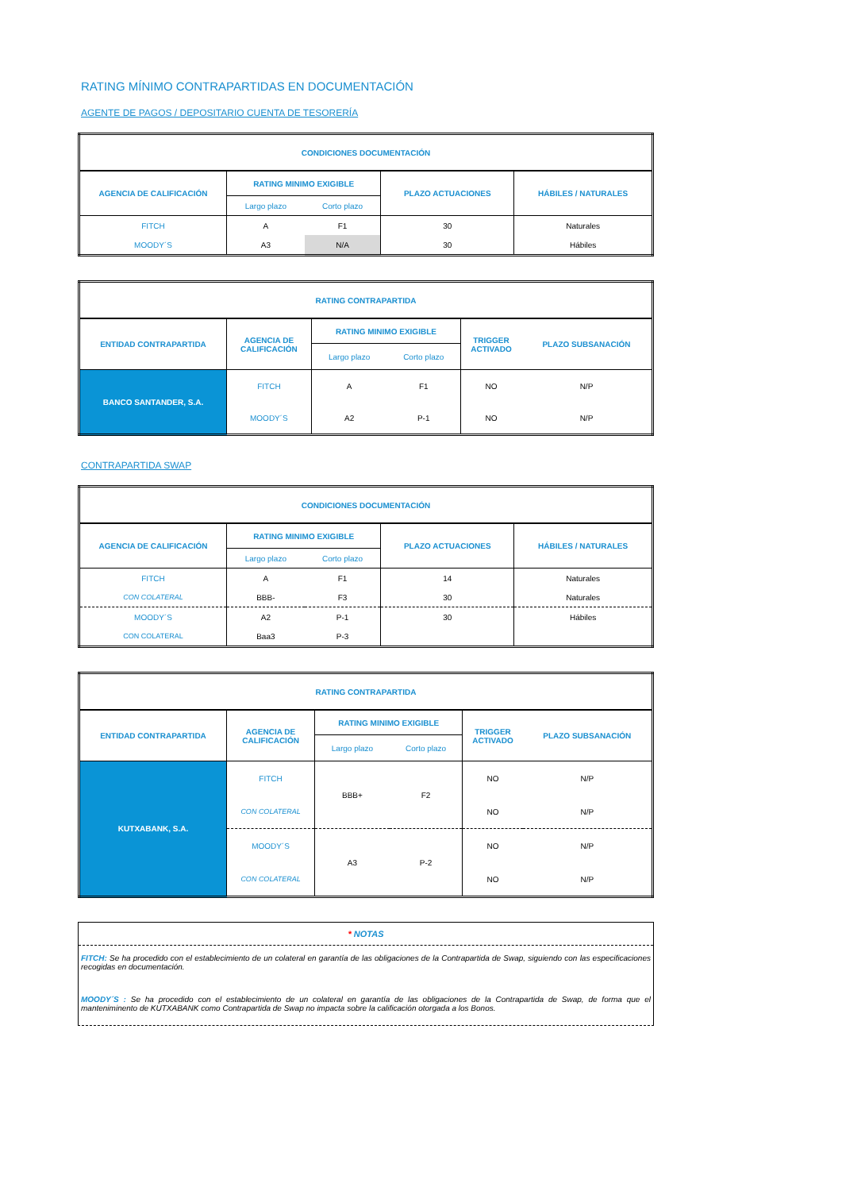RATING MÍNIMO CONTRAPARTIDAS EN DOCUMENTACIÓN
AGENTE DE PAGOS / DEPOSITARIO CUENTA DE TESORERÍA
| CONDICIONES DOCUMENTACIÓN | | | | |
| --- | --- | --- | --- | --- |
| AGENCIA DE CALIFICACIÓN | RATING MINIMO EXIGIBLE | | PLAZO ACTUACIONES | HÁBILES / NATURALES |
| | Largo plazo | Corto plazo | | |
| FITCH | A | F1 | 30 | Naturales |
| MOODY´S | A3 | N/A | 30 | Hábiles |
| RATING CONTRAPARTIDA | | | | | |
| --- | --- | --- | --- | --- | --- |
| ENTIDAD CONTRAPARTIDA | AGENCIA DE CALIFICACIÓN | RATING MINIMO EXIGIBLE | | TRIGGER ACTIVADO | PLAZO SUBSANACIÓN |
| | | Largo plazo | Corto plazo | | |
| BANCO SANTANDER, S.A. | FITCH | A | F1 | NO | N/P |
| | MOODY´S | A2 | P-1 | NO | N/P |
CONTRAPARTIDA SWAP
| CONDICIONES DOCUMENTACIÓN | | | | |
| --- | --- | --- | --- | --- |
| AGENCIA DE CALIFICACIÓN | RATING MINIMO EXIGIBLE | | PLAZO ACTUACIONES | HÁBILES / NATURALES |
| | Largo plazo | Corto plazo | | |
| FITCH | A | F1 | 14 | Naturales |
| CON COLATERAL | BBB- | F3 | 30 | Naturales |
| MOODY´S | A2 | P-1 | 30 | Hábiles |
| CON COLATERAL | Baa3 | P-3 | | |
| RATING CONTRAPARTIDA | | | | | |
| --- | --- | --- | --- | --- | --- |
| ENTIDAD CONTRAPARTIDA | AGENCIA DE CALIFICACIÓN | RATING MINIMO EXIGIBLE | | TRIGGER ACTIVADO | PLAZO SUBSANACIÓN |
| | | Largo plazo | Corto plazo | | |
| KUTXABANK, S.A. | FITCH | BBB+ | F2 | NO | N/P |
| | CON COLATERAL | | | NO | N/P |
| | MOODY´S | A3 | P-2 | NO | N/P |
| | CON COLATERAL | | | NO | N/P |
* NOTAS
FITCH: Se ha procedido con el establecimiento de un colateral en garantía de las obligaciones de la Contrapartida de Swap, siguiendo con las especificaciones recogidas en documentación.
MOODY´S : Se ha procedido con el establecimiento de un colateral en garantía de las obligaciones de la Contrapartida de Swap, de forma que el manteniminento de KUTXABANK como Contrapartida de Swap no impacta sobre la calificación otorgada a los Bonos.